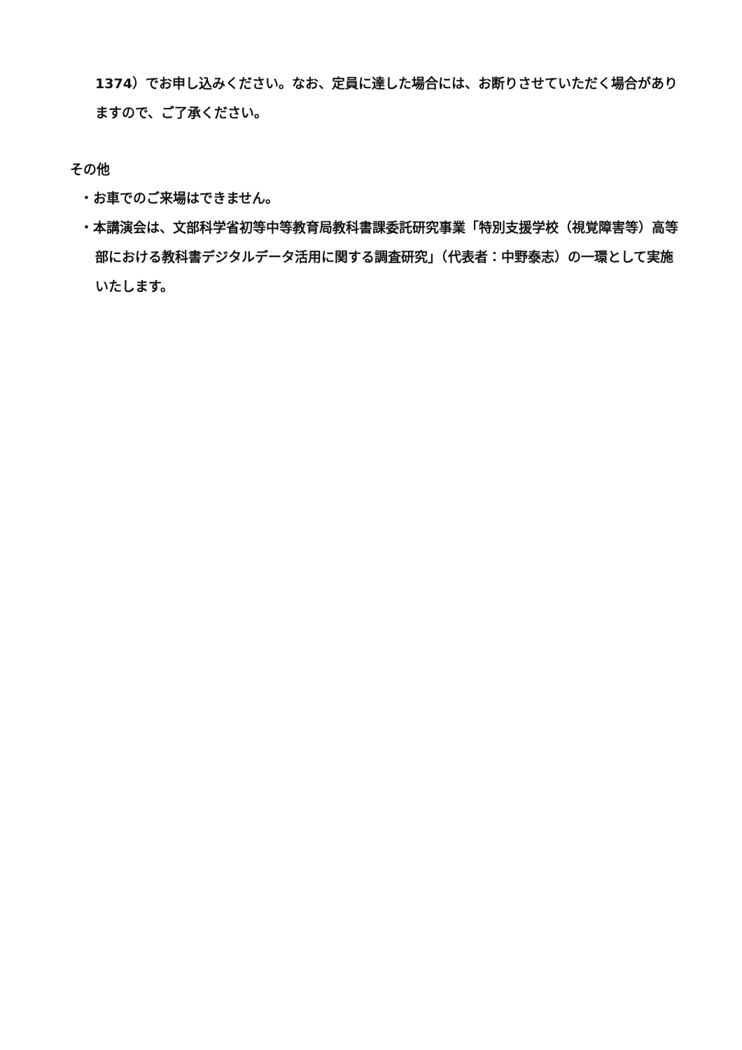1374）でお申し込みください。なお、定員に達した場合には、お断りさせていただく場合がありますので、ご了承ください。
その他
・お車でのご来場はできません。
・本講演会は、文部科学省初等中等教育局教科書課委託研究事業「特別支援学校（視覚障害等）高等部における教科書デジタルデータ活用に関する調査研究」（代表者：中野泰志）の一環として実施いたします。